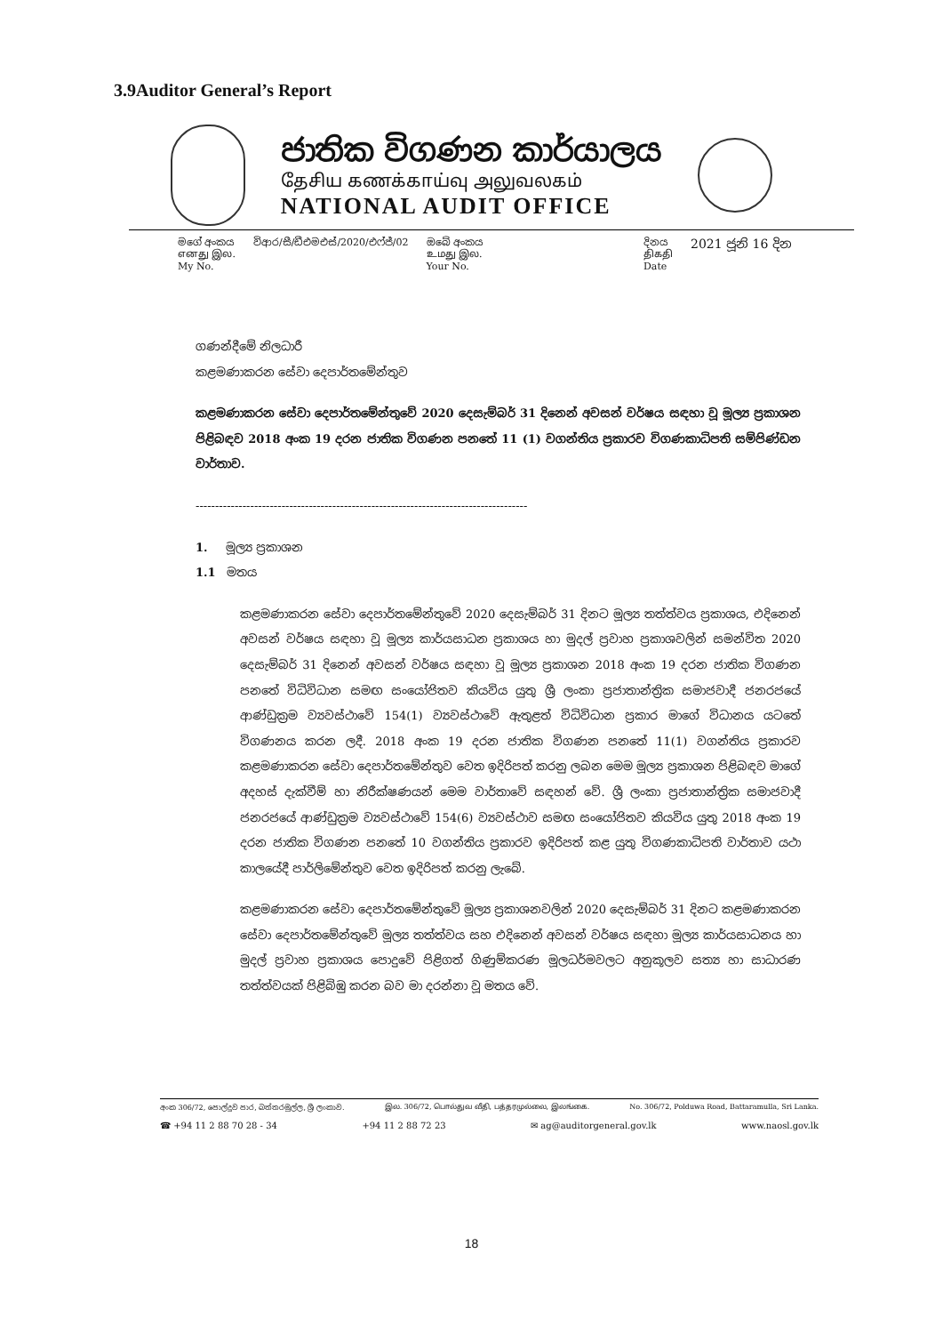3.9Auditor General’s Report
ජාතික විගණන කාර්යාලය
தேசிய கணக்காய்வு அலுவலகம்
NATIONAL AUDIT OFFICE
මගේ අංකය
எனது இல.
My No.
විආර/සී/ඩීඑමඑස්/2020/එෆ්ජ්/02 ඔබේ අංකය
உமது இல.
Your No.
දිනය
திகதி
Date
2021 ජූනි 16 දින
ගණන්දීමේ නිලධාරී
කළමණාකරන සේවා දෙපාර්තමේන්තුව
කළමණාකරන සේවා දෙපාර්තමේන්තුවේ 2020 දෙසැම්බර් 31 දිනෙන් අවසන් වර්ෂය සඳහා වූ මූල්‍ය ප්‍රකාශන පිළිබඳව 2018 අංක 19 දරන ජාතික විගණන පනතේ 11 (1) වගන්තිය ප්‍රකාරව විගණකාධිපති සම්පිණ්ඩන වාර්තාව.
-------------------------------------------------------------------------------------
1. මූල්‍ය ප්‍රකාශන
1.1 මතය
කළමණාකරන සේවා දෙපාර්තමේන්තුවේ 2020 දෙසැම්බර් 31 දිනට මූල්‍ය තත්ත්වය ප්‍රකාශය, එදිනෙන් අවසන් වර්ෂය සඳහා වූ මූල්‍ය කාර්යසාධන ප්‍රකාශය හා මුදල් ප්‍රවාහ ප්‍රකාශවලින් සමන්විත 2020 දෙසැම්බර් 31 දිනෙන් අවසන් වර්ෂය සඳහා වූ මූල්‍ය ප්‍රකාශන 2018 අංක 19 දරන ජාතික විගණන පනතේ විධිවිධාන සමඟ සංයෝජිතව කියවිය යුතු ශ්‍රී ලංකා ප්‍රජාතාන්ත්‍රික සමාජවාදී ජනරජයේ ආණ්ඩුක්‍රම ව්‍යවස්ථාවේ 154(1) ව්‍යවස්ථාවේ ඇතුළත් විධිවිධාන ප්‍රකාර මාගේ විධානය යටතේ විගණනය කරන ලදී. 2018 අංක 19 දරන ජාතික විගණන පනතේ 11(1) වගන්තිය ප්‍රකාරව කළමණාකරන සේවා දෙපාර්තමේන්තුව වෙත ඉදිරිපත් කරනු ලබන මෙම මූල්‍ය ප්‍රකාශන පිළිබඳව මාගේ අදහස් දැක්වීම් හා නිරීක්ෂණයන් මෙම වාර්තාවේ සඳහන් වේ. ශ්‍රී ලංකා ප්‍රජාතාන්ත්‍රික සමාජවාදී ජනරජයේ ආණ්ඩුක්‍රම ව්‍යවස්ථාවේ 154(6) ව්‍යවස්ථාව සමඟ සංයෝජිතව කියවිය යුතු 2018 අංක 19 දරන ජාතික විගණන පනතේ 10 වගන්තිය ප්‍රකාරව ඉදිරිපත් කළ යුතු විගණකාධිපති වාර්තාව යථා කාලයේදී පාර්ලිමේන්තුව වෙත ඉදිරිපත් කරනු ලැබේ.
කළමණාකරන සේවා දෙපාර්තමේන්තුවේ මූල්‍ය ප්‍රකාශනවලින් 2020 දෙසැම්බර් 31 දිනට කළමණාකරන සේවා දෙපාර්තමේන්තුවේ මූල්‍ය තත්ත්වය සහ එදිනෙන් අවසන් වර්ෂය සඳහා මූල්‍ය කාර්යසාධනය හා මුදල් ප්‍රවාහ ප්‍රකාශය පොදුවේ පිළිගත් ගිණුම්කරණ මූලධර්මවලට අනුකූලව සත්‍ය හා සාධාරණ තත්ත්වයක් පිළිබිඹු කරන බව මා දරන්නා වූ මතය වේ.
අංක 306/72, පොල්දුව පාර, බත්තරමුල්ල, ශ්‍රී ලංකාව. இல. 306/72, பொல்துவ வீதி, பத்தரமுல்லை, இலங்கை. No. 306/72, Polduwa Road, Battaramulla, Sri Lanka.
☎ +94 11 2 88 70 28 - 34 +94 11 2 88 72 23 ✉ ag@auditorgeneral.gov.lk www.naosl.gov.lk
18